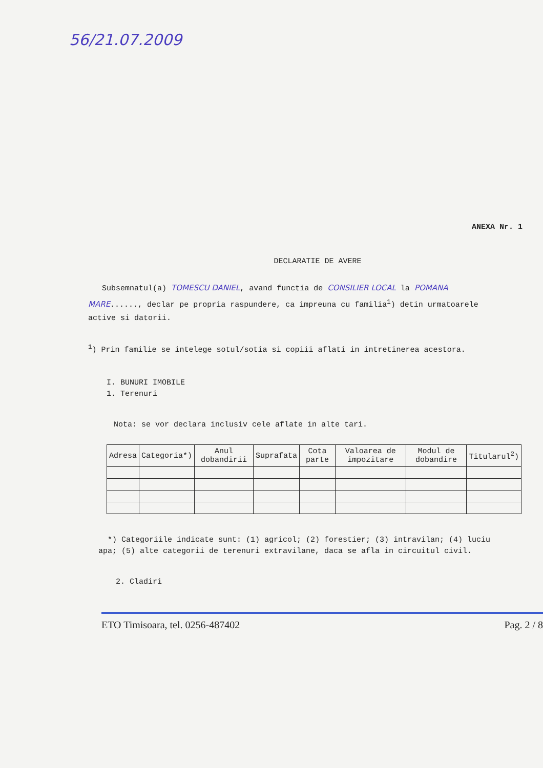56/21.07.2009
ANEXA Nr. 1
DECLARATIE DE AVERE
Subsemnatul(a) TOMESCU DANIEL, avand functia de CONSILIER LOCAL la POMANA MARE......, declar pe propria raspundere, ca impreuna cu familia<sup>1</sup>) detin urmatoarele active si datorii.
<sup>1</sup>) Prin familie se intelege sotul/sotia si copiii aflati in intretinerea acestora.
I. BUNURI IMOBILE
1. Terenuri
Nota: se vor declara inclusiv cele aflate in alte tari.
| Adresa | Categoria*) | Anul dobandirii | Suprafata | Cota parte | Valoarea de impozitare | Modul de dobandire | Titularul<sup>2</sup>) |
| --- | --- | --- | --- | --- | --- | --- | --- |
*) Categoriile indicate sunt: (1) agricol; (2) forestier; (3) intravilan; (4) luciu apa; (5) alte categorii de terenuri extravilane, daca se afla in circuitul civil.
2. Cladiri
ETO Timisoara, tel. 0256-487402 Pag. 2 / 8